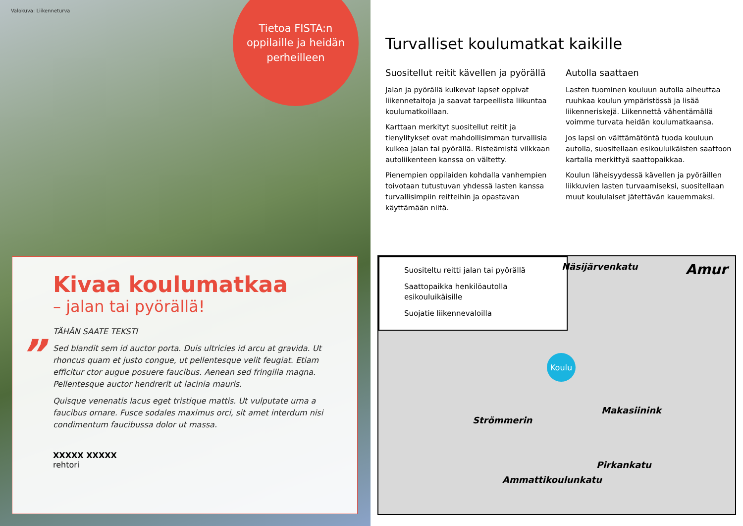Valokuva: Liikenneturva
Tietoa FISTA:n
oppilaille ja heidän
perheilleen
Kivaa koulumatkaa
– jalan tai pyörällä!
”
TÄHÄN SAATE TEKSTI
Sed blandit sem id auctor porta. Duis ultricies id arcu at gravida. Ut rhoncus quam et justo congue, ut pellentesque velit feugiat. Etiam efficitur ctor augue posuere faucibus. Aenean sed fringilla magna. Pellentesque auctor hendrerit ut lacinia mauris.
Quisque venenatis lacus eget tristique mattis. Ut vulputate urna a faucibus ornare. Fusce sodales maximus orci, sit amet interdum nisi condimentum faucibussa dolor ut massa.
XXXXX XXXXX
rehtori
Turvalliset koulumatkat kaikille
Suositellut reitit kävellen ja pyörällä
Jalan ja pyörällä kulkevat lapset oppivat liikennetaitoja ja saavat tarpeellista liikuntaa koulumatkoillaan.
Karttaan merkityt suositellut reitit ja tienylitykset ovat mahdollisimman turvallisia kulkea jalan tai pyörällä. Risteämistä vilkkaan autoliikenteen kanssa on vältetty.
Pienempien oppilaiden kohdalla vanhempien toivotaan tutustuvan yhdessä lasten kanssa turvallisimpiin reitteihin ja opastavan käyttämään niitä.
Autolla saattaen
Lasten tuominen kouluun autolla aiheuttaa ruuhkaa koulun ympäristössä ja lisää liikenneriskejä. Liikennettä vähentämällä voimme turvata heidän koulumatkaansa.
Jos lapsi on välttämätöntä tuoda kouluun autolla, suositellaan esikouluikäisten saattoon kartalla merkittyä saattopaikkaa.
Koulun läheisyydessä kävellen ja pyöräillen liikkuvien lasten turvaamiseksi, suositellaan muut koululaiset jätettävän kauemmaksi.
Suositeltu reitti jalan tai pyörällä
Saattopaikka henkilöautolla esikouluikäisille
Suojatie liikennevaloilla
Koulu
Näsijärvenkatu Amur
Pirkankatu
Ammattikoulunkatu
Makasiinink
Strömmerin